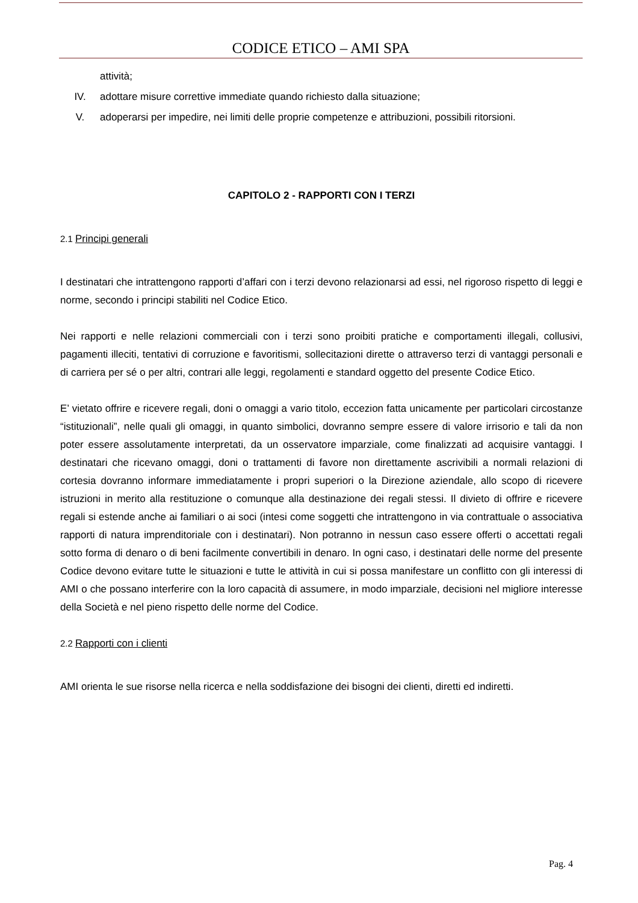CODICE ETICO – AMI SPA
attività;
IV. adottare misure correttive immediate quando richiesto dalla situazione;
V. adoperarsi per impedire, nei limiti delle proprie competenze e attribuzioni, possibili ritorsioni.
CAPITOLO 2 - RAPPORTI CON I TERZI
2.1 Principi generali
I destinatari che intrattengono rapporti d’affari con i terzi devono relazionarsi ad essi, nel rigoroso rispetto di leggi e norme, secondo i principi stabiliti nel Codice Etico.
Nei rapporti e nelle relazioni commerciali con i terzi sono proibiti pratiche e comportamenti illegali, collusivi, pagamenti illeciti, tentativi di corruzione e favoritismi, sollecitazioni dirette o attraverso terzi di vantaggi personali e di carriera per sé o per altri, contrari alle leggi, regolamenti e standard oggetto del presente Codice Etico.
E’ vietato offrire e ricevere regali, doni o omaggi a vario titolo, eccezion fatta unicamente per particolari circostanze “istituzionali”, nelle quali gli omaggi, in quanto simbolici, dovranno sempre essere di valore irrisorio e tali da non poter essere assolutamente interpretati, da un osservatore imparziale, come finalizzati ad acquisire vantaggi. I destinatari che ricevano omaggi, doni o trattamenti di favore non direttamente ascrivibili a normali relazioni di cortesia dovranno informare immediatamente i propri superiori o la Direzione aziendale, allo scopo di ricevere istruzioni in merito alla restituzione o comunque alla destinazione dei regali stessi. Il divieto di offrire e ricevere regali si estende anche ai familiari o ai soci (intesi come soggetti che intrattengono in via contrattuale o associativa rapporti di natura imprenditoriale con i destinatari). Non potranno in nessun caso essere offerti o accettati regali sotto forma di denaro o di beni facilmente convertibili in denaro. In ogni caso, i destinatari delle norme del presente Codice devono evitare tutte le situazioni e tutte le attività in cui si possa manifestare un conflitto con gli interessi di AMI o che possano interferire con la loro capacità di assumere, in modo imparziale, decisioni nel migliore interesse della Società e nel pieno rispetto delle norme del Codice.
2.2 Rapporti con i clienti
AMI orienta le sue risorse nella ricerca e nella soddisfazione dei bisogni dei clienti, diretti ed indiretti.
Pag. 4